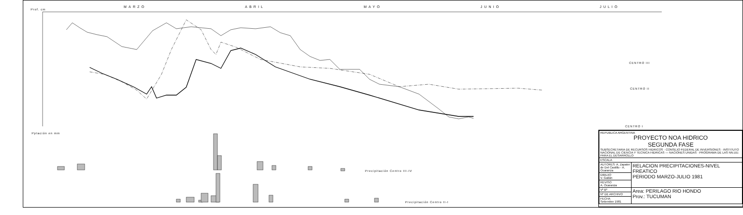MARZO ABRIL MAYO JUNIO JULIO
Prof. cm
Pptación en mm
CENTRO III
CENTRO II
CENTRO I
Precipitación Centro III-IV
Precipitación Centro II-I
| REPUBLICA ARGENTINA PROYECTO NOA HIDRICO SEGUNDA FASE SUBSECRETARIA DE RECURSOS HIDRICOS · CONSEJO FEDERAL DE INVERSIONES · INSTITUTO NACIONAL DE CIENCIA Y TECNICA HIDRICAS — NACIONES UNIDAS · PROGRAMA DE LAS NN.UU. PARA EL DESARROLLO | |
| ESCALA | |
| AUTORES: A. Zapater de Del Castillo - A. Ocaranza | RELACION PRECIPITACIONES-NIVEL FREATICO PERIODO MARZO-JULIO 1981 |
| DIBUJO V. Galián | |
| REVISO A. Ocaranza | |
| Vº Bº | Area: PERILAGO RIO HONDO Prov.: TUCUMAN |
| Nº DE ARCHIVO | |
| FECHA Setiembre 1981 | |